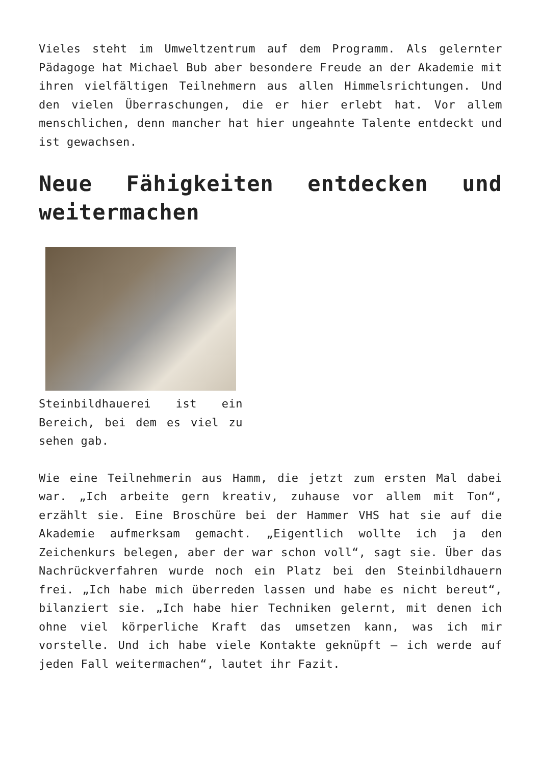Vieles steht im Umweltzentrum auf dem Programm. Als gelernter Pädagoge hat Michael Bub aber besondere Freude an der Akademie mit ihren vielfältigen Teilnehmern aus allen Himmelsrichtungen. Und den vielen Überraschungen, die er hier erlebt hat. Vor allem menschlichen, denn mancher hat hier ungeahnte Talente entdeckt und ist gewachsen.
Neue Fähigkeiten entdecken und weitermachen
Steinbildhauerei ist ein Bereich, bei dem es viel zu sehen gab.
Wie eine Teilnehmerin aus Hamm, die jetzt zum ersten Mal dabei war. „Ich arbeite gern kreativ, zuhause vor allem mit Ton“, erzählt sie. Eine Broschüre bei der Hammer VHS hat sie auf die Akademie aufmerksam gemacht. „Eigentlich wollte ich ja den Zeichenkurs belegen, aber der war schon voll“, sagt sie. Über das Nachrückverfahren wurde noch ein Platz bei den Steinbildhauern frei. „Ich habe mich überreden lassen und habe es nicht bereut“, bilanziert sie. „Ich habe hier Techniken gelernt, mit denen ich ohne viel körperliche Kraft das umsetzen kann, was ich mir vorstelle. Und ich habe viele Kontakte geknüpft – ich werde auf jeden Fall weitermachen“, lautet ihr Fazit.